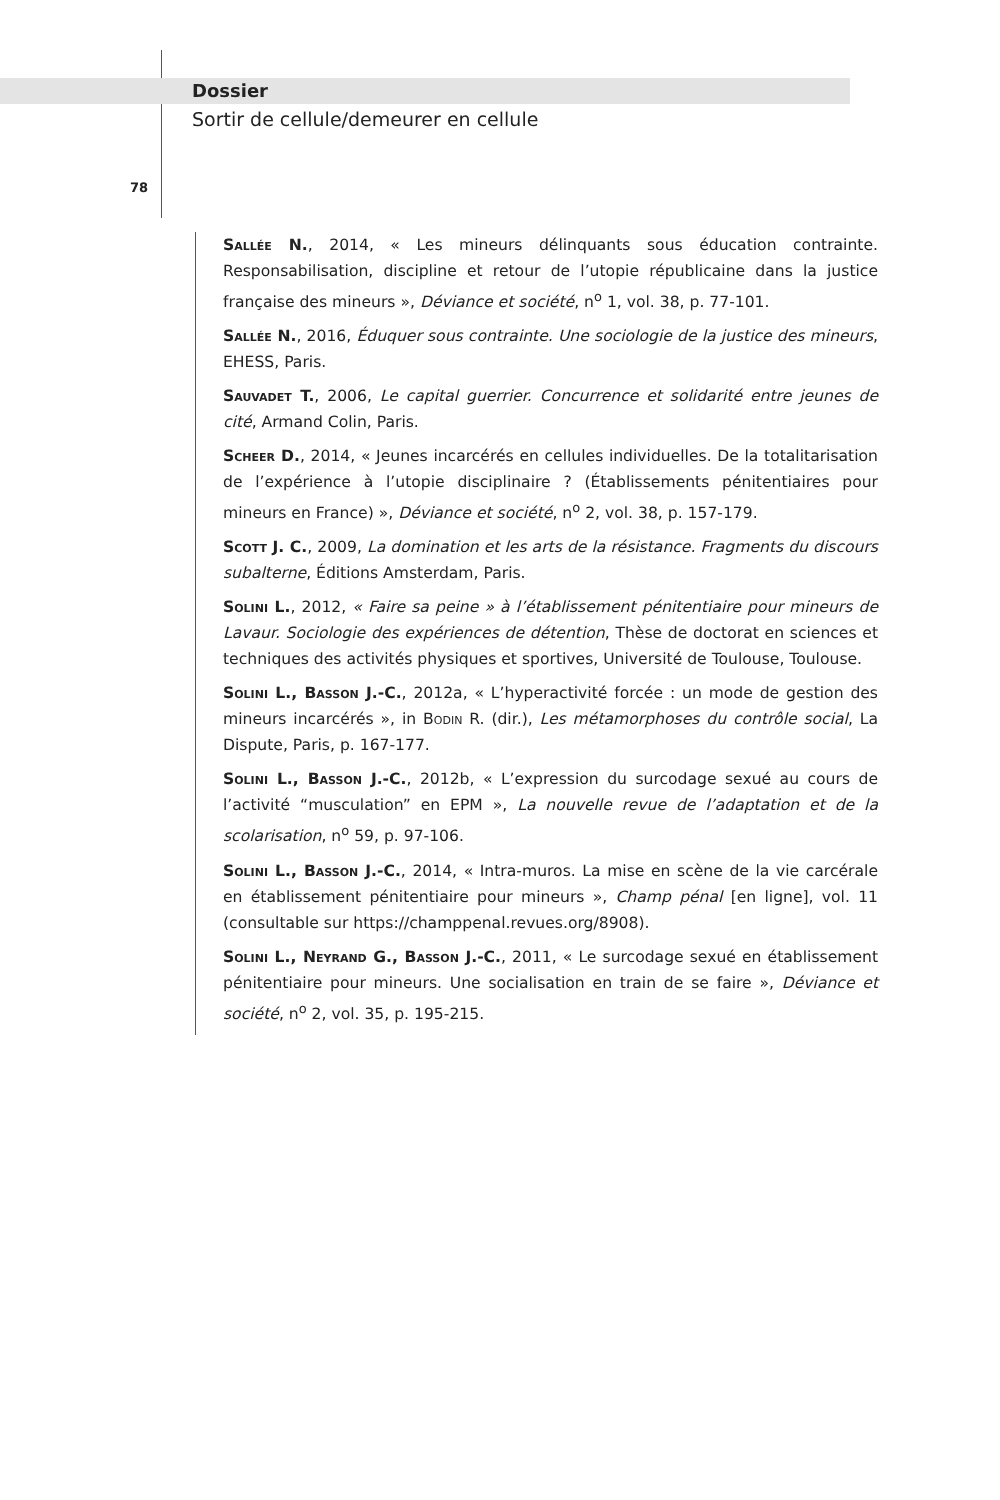Dossier
Sortir de cellule/demeurer en cellule
78
Sallée N., 2014, « Les mineurs délinquants sous éducation contrainte. Responsabilisation, discipline et retour de l’utopie républicaine dans la justice française des mineurs », Déviance et société, n<sup>o</sup> 1, vol. 38, p. 77-101.
Sallée N., 2016, Éduquer sous contrainte. Une sociologie de la justice des mineurs, EHESS, Paris.
Sauvadet T., 2006, Le capital guerrier. Concurrence et solidarité entre jeunes de cité, Armand Colin, Paris.
Scheer D., 2014, « Jeunes incarcérés en cellules individuelles. De la totalitarisation de l’expérience à l’utopie disciplinaire ? (Établissements pénitentiaires pour mineurs en France) », Déviance et société, n<sup>o</sup> 2, vol. 38, p. 157-179.
Scott J. C., 2009, La domination et les arts de la résistance. Fragments du discours subalterne, Éditions Amsterdam, Paris.
Solini L., 2012, « Faire sa peine » à l’établissement pénitentiaire pour mineurs de Lavaur. Sociologie des expériences de détention, Thèse de doctorat en sciences et techniques des activités physiques et sportives, Université de Toulouse, Toulouse.
Solini L., Basson J.-C., 2012a, « L’hyperactivité forcée : un mode de gestion des mineurs incarcérés », in Bodin R. (dir.), Les métamorphoses du contrôle social, La Dispute, Paris, p. 167-177.
Solini L., Basson J.-C., 2012b, « L’expression du surcodage sexué au cours de l’activité “musculation” en EPM », La nouvelle revue de l’adaptation et de la scolarisation, n<sup>o</sup> 59, p. 97-106.
Solini L., Basson J.-C., 2014, « Intra-muros. La mise en scène de la vie carcérale en établissement pénitentiaire pour mineurs », Champ pénal [en ligne], vol. 11 (consultable sur https://champpenal.revues.org/8908).
Solini L., Neyrand G., Basson J.-C., 2011, « Le surcodage sexué en établissement pénitentiaire pour mineurs. Une socialisation en train de se faire », Déviance et société, n<sup>o</sup> 2, vol. 35, p. 195-215.